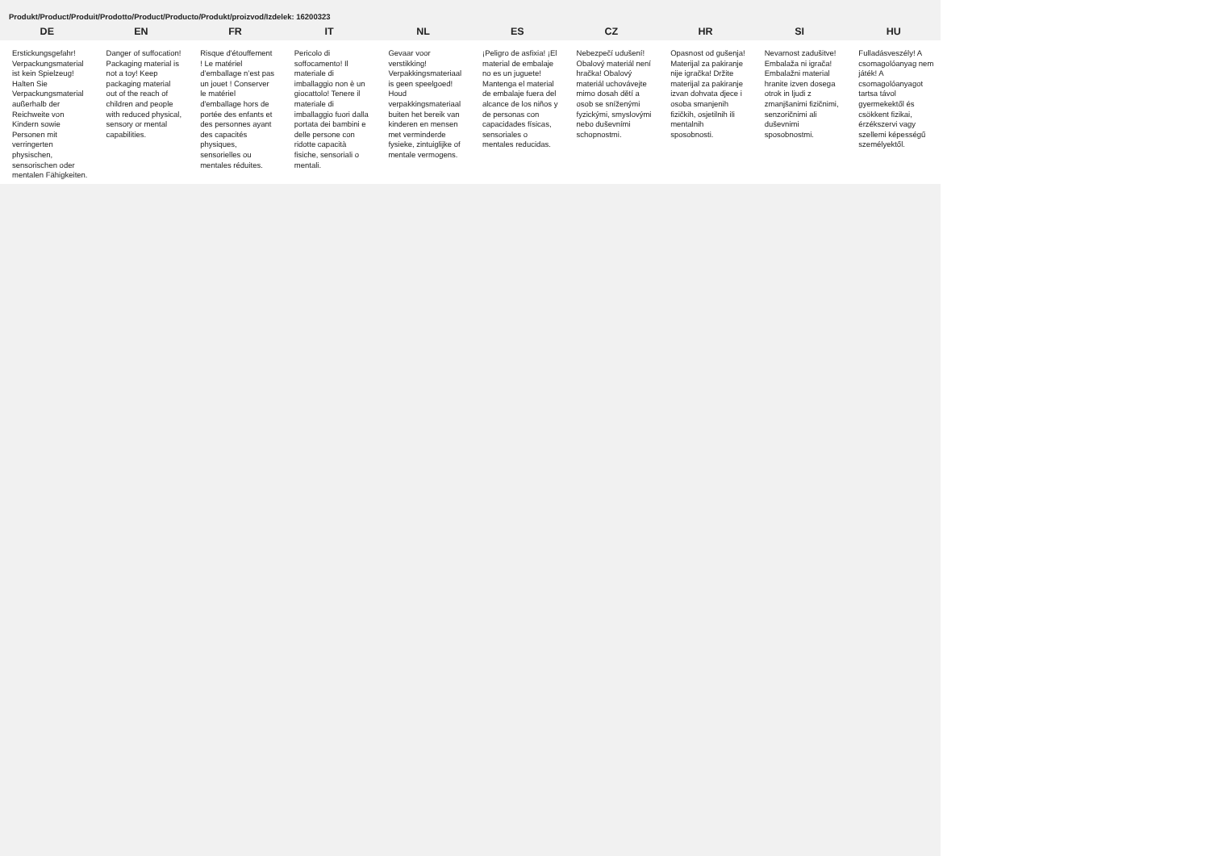Produkt/Product/Produit/Prodotto/Product/Producto/Produkt/proizvod/Izdelek: 16200323
| DE | EN | FR | IT | NL | ES | CZ | HR | SI | HU |
| --- | --- | --- | --- | --- | --- | --- | --- | --- | --- |
| Erstickungsgefahr! Verpackungsmaterial ist kein Spielzeug! Halten Sie Verpackungsmaterial außerhalb der Reichweite von Kindern sowie Personen mit verringerten physischen, sensorischen oder mentalen Fähigkeiten. | Danger of suffocation! Packaging material is not a toy! Keep packaging material out of the reach of children and people with reduced physical, sensory or mental capabilities. | Risque d'étouffement ! Le matériel d’emballage n’est pas un jouet ! Conserver le matériel d'emballage hors de portée des enfants et des personnes ayant des capacités physiques, sensorielles ou mentales réduites. | Pericolo di soffocamento! Il materiale di imballaggio non è un giocattolo! Tenere il materiale di imballaggio fuori dalla portata dei bambini e delle persone con ridotte capacità fisiche, sensoriali o mentali. | Gevaar voor verstikking! Verpakkingsmateriaal is geen speelgoed! Houd verpakkingsmateriaal buiten het bereik van kinderen en mensen met verminderde fysieke, zintuiglijke of mentale vermogens. | ¡Peligro de asfixia! ¡El material de embalaje no es un juguete! Mantenga el material de embalaje fuera del alcance de los niños y de personas con capacidades físicas, sensoriales o mentales reducidas. | Nebezpečí udušení! Obalový materiál není hračka! Obalový materiál uchovávejte mimo dosah dětí a osob se sníženými fyzickými, smyslovými nebo duševními schopnostmi. | Opasnost od gušenja! Materijal za pakiranje nije igračka! Držite materijal za pakiranje izvan dohvata djece i osoba smanjenih fizičkih, osjetilnih ili mentalnih sposobnosti. | Nevarnost zadušitve! Embalaža ni igrača! Embalažni material hranite izven dosega otrok in ljudi z zmanjšanimi fizičnimi, senzoričnimi ali duševnimi sposobnostmi. | Fulladásveszély! A csomagolóanyag nem játék! A csomagolóanyagot tartsa távol gyermekektől és csökkent fizikai, érzékszervi vagy szellemi képességű személyektől. |